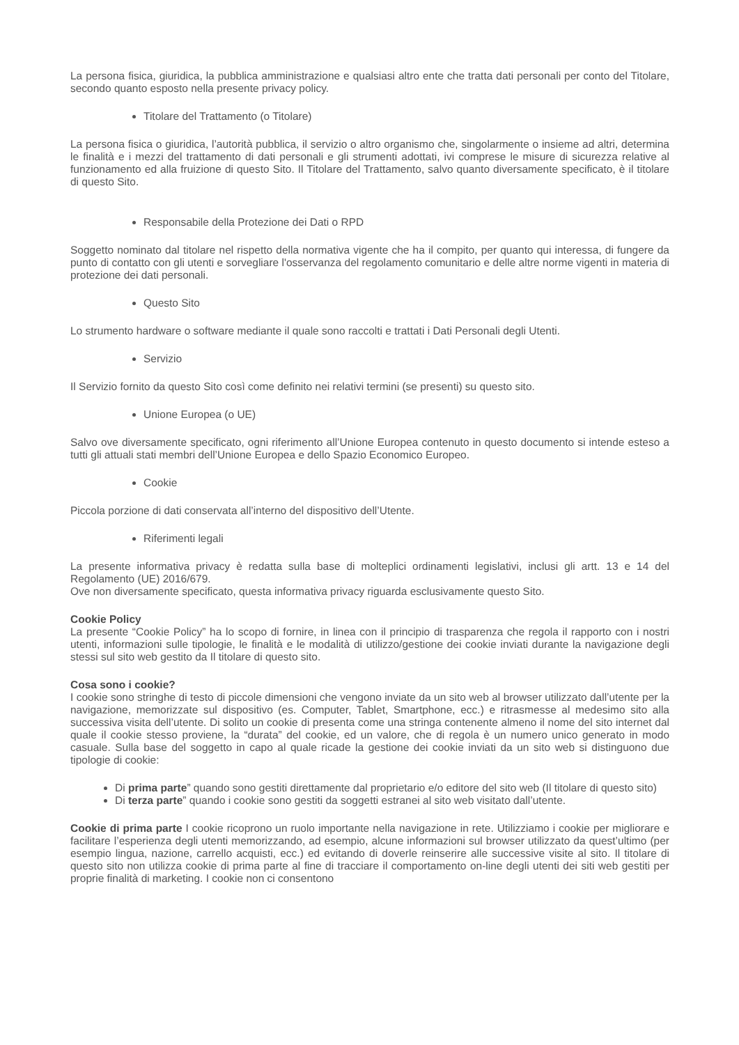La persona fisica, giuridica, la pubblica amministrazione e qualsiasi altro ente che tratta dati personali per conto del Titolare, secondo quanto esposto nella presente privacy policy.
Titolare del Trattamento (o Titolare)
La persona fisica o giuridica, l’autorità pubblica, il servizio o altro organismo che, singolarmente o insieme ad altri, determina le finalità e i mezzi del trattamento di dati personali e gli strumenti adottati, ivi comprese le misure di sicurezza relative al funzionamento ed alla fruizione di questo Sito. Il Titolare del Trattamento, salvo quanto diversamente specificato, è il titolare di questo Sito.
Responsabile della Protezione dei Dati o RPD
Soggetto nominato dal titolare nel rispetto della normativa vigente che ha il compito, per quanto qui interessa, di fungere da punto di contatto con gli utenti e sorvegliare l'osservanza del regolamento comunitario e delle altre norme vigenti in materia di protezione dei dati personali.
Questo Sito
Lo strumento hardware o software mediante il quale sono raccolti e trattati i Dati Personali degli Utenti.
Servizio
Il Servizio fornito da questo Sito così come definito nei relativi termini (se presenti) su questo sito.
Unione Europea (o UE)
Salvo ove diversamente specificato, ogni riferimento all’Unione Europea contenuto in questo documento si intende esteso a tutti gli attuali stati membri dell’Unione Europea e dello Spazio Economico Europeo.
Cookie
Piccola porzione di dati conservata all’interno del dispositivo dell’Utente.
Riferimenti legali
La presente informativa privacy è redatta sulla base di molteplici ordinamenti legislativi, inclusi gli artt. 13 e 14 del Regolamento (UE) 2016/679.
Ove non diversamente specificato, questa informativa privacy riguarda esclusivamente questo Sito.
Cookie Policy
La presente “Cookie Policy” ha lo scopo di fornire, in linea con il principio di trasparenza che regola il rapporto con i nostri utenti, informazioni sulle tipologie, le finalità e le modalità di utilizzo/gestione dei cookie inviati durante la navigazione degli stessi sul sito web gestito da Il titolare di questo sito.
Cosa sono i cookie?
I cookie sono stringhe di testo di piccole dimensioni che vengono inviate da un sito web al browser utilizzato dall’utente per la navigazione, memorizzate sul dispositivo (es. Computer, Tablet, Smartphone, ecc.) e ritrasmesse al medesimo sito alla successiva visita dell’utente. Di solito un cookie di presenta come una stringa contenente almeno il nome del sito internet dal quale il cookie stesso proviene, la “durata” del cookie, ed un valore, che di regola è un numero unico generato in modo casuale. Sulla base del soggetto in capo al quale ricade la gestione dei cookie inviati da un sito web si distinguono due tipologie di cookie:
Di prima parte” quando sono gestiti direttamente dal proprietario e/o editore del sito web (Il titolare di questo sito)
Di terza parte” quando i cookie sono gestiti da soggetti estranei al sito web visitato dall’utente.
Cookie di prima parte I cookie ricoprono un ruolo importante nella navigazione in rete. Utilizziamo i cookie per migliorare e facilitare l’esperienza degli utenti memorizzando, ad esempio, alcune informazioni sul browser utilizzato da quest’ultimo (per esempio lingua, nazione, carrello acquisti, ecc.) ed evitando di doverle reinserire alle successive visite al sito. Il titolare di questo sito non utilizza cookie di prima parte al fine di tracciare il comportamento on-line degli utenti dei siti web gestiti per proprie finalità di marketing. I cookie non ci consentono